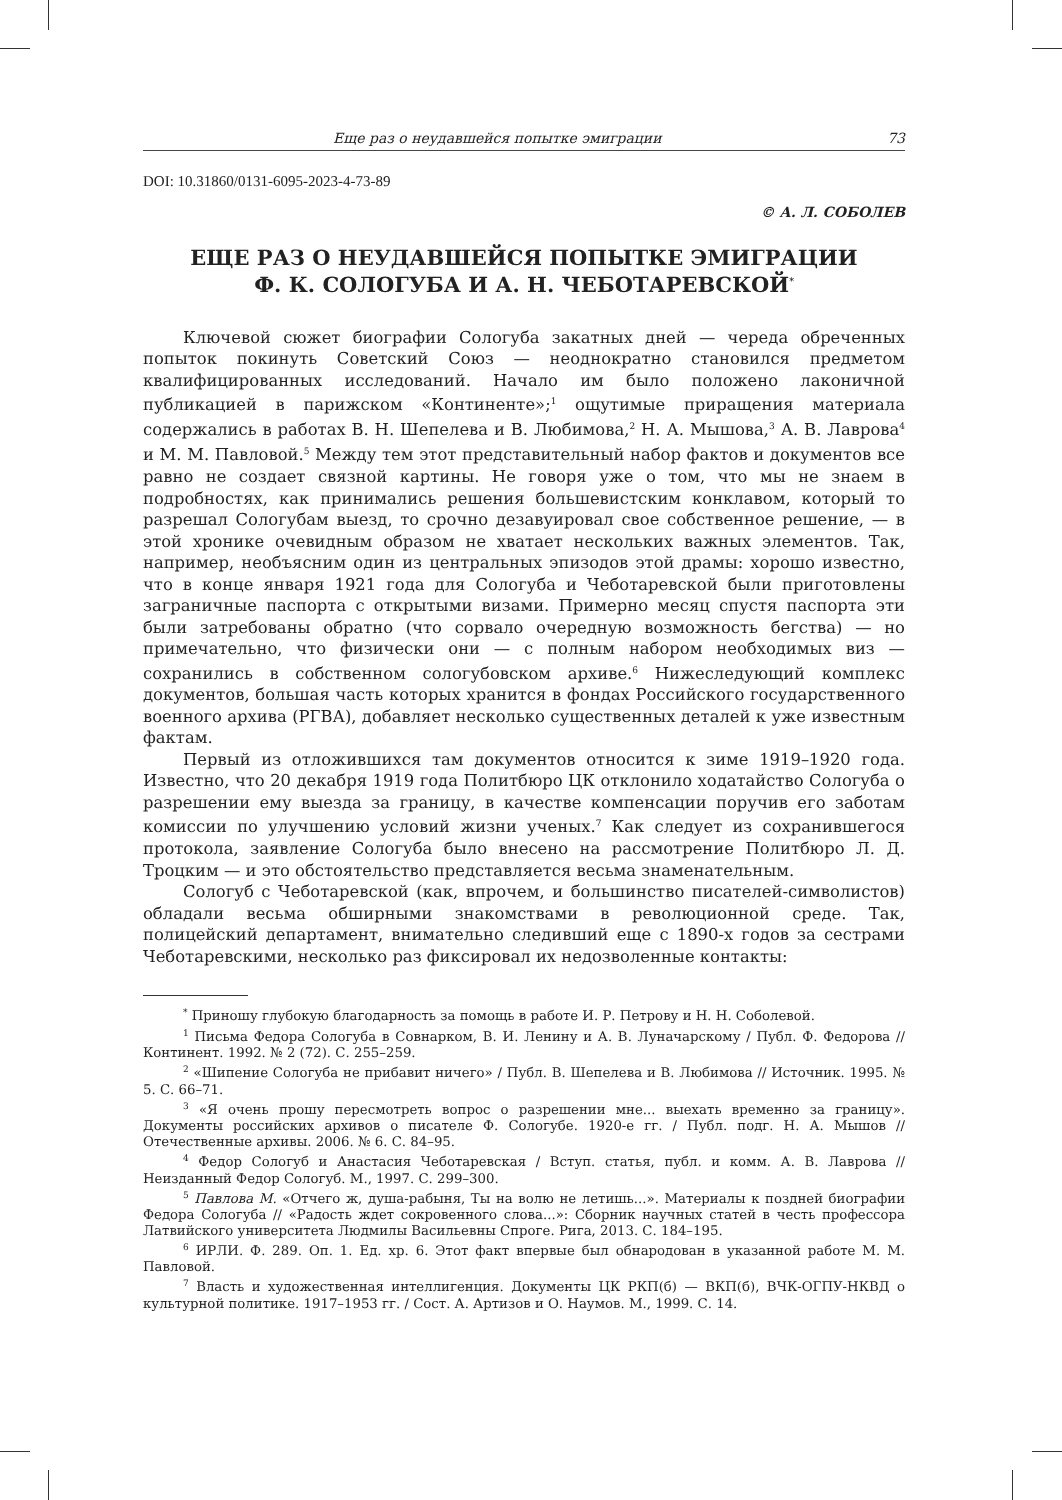Еще раз о неудавшейся попытке эмиграции 73
DOI: 10.31860/0131-6095-2023-4-73-89
© А. Л. СОБОЛЕВ
ЕЩЕ РАЗ О НЕУДАВШЕЙСЯ ПОПЫТКЕ ЭМИГРАЦИИ
Ф. К. СОЛОГУБА И А. Н. ЧЕБОТАРЕВСКОЙ<sup>*</sup>
Ключевой сюжет биографии Сологуба закатных дней — череда обреченных попыток покинуть Советский Союз — неоднократно становился предметом квалифицированных исследований. Начало им было положено лаконичной публикацией в парижском «Континенте»;<sup>1</sup> ощутимые приращения материала содержались в работах В. Н. Шепелева и В. Любимова,<sup>2</sup> Н. А. Мышова,<sup>3</sup> А. В. Лаврова<sup>4</sup> и М. М. Павловой.<sup>5</sup> Между тем этот представительный набор фактов и документов все равно не создает связной картины. Не говоря уже о том, что мы не знаем в подробностях, как принимались решения большевистским конклавом, который то разрешал Сологубам выезд, то срочно дезавуировал свое собственное решение, — в этой хронике очевидным образом не хватает нескольких важных элементов. Так, например, необъясним один из центральных эпизодов этой драмы: хорошо известно, что в конце января 1921 года для Сологуба и Чеботаревской были приготовлены заграничные паспорта с открытыми визами. Примерно месяц спустя паспорта эти были затребованы обратно (что сорвало очередную возможность бегства) — но примечательно, что физически они — с полным набором необходимых виз — сохранились в собственном сологубовском архиве.<sup>6</sup> Нижеследующий комплекс документов, большая часть которых хранится в фондах Российского государственного военного архива (РГВА), добавляет несколько существенных деталей к уже известным фактам.
Первый из отложившихся там документов относится к зиме 1919–1920 года. Известно, что 20 декабря 1919 года Политбюро ЦК отклонило ходатайство Сологуба о разрешении ему выезда за границу, в качестве компенсации поручив его заботам комиссии по улучшению условий жизни ученых.<sup>7</sup> Как следует из сохранившегося протокола, заявление Сологуба было внесено на рассмотрение Политбюро Л. Д. Троцким — и это обстоятельство представляется весьма знаменательным.
Сологуб с Чеботаревской (как, впрочем, и большинство писателей-символистов) обладали весьма обширными знакомствами в революционной среде. Так, полицейский департамент, внимательно следивший еще с 1890-х годов за сестрами Чеботаревскими, несколько раз фиксировал их недозволенные контакты:
<sup>*</sup> Приношу глубокую благодарность за помощь в работе И. Р. Петрову и Н. Н. Соболевой.
<sup>1</sup> Письма Федора Сологуба в Совнарком, В. И. Ленину и А. В. Луначарскому / Публ. Ф. Федорова // Континент. 1992. № 2 (72). С. 255–259.
<sup>2</sup> «Шипение Сологуба не прибавит ничего» / Публ. В. Шепелева и В. Любимова // Источник. 1995. № 5. С. 66–71.
<sup>3</sup> «Я очень прошу пересмотреть вопрос о разрешении мне... выехать временно за границу». Документы российских архивов о писателе Ф. Сологубе. 1920-е гг. / Публ. подг. Н. А. Мышов // Отечественные архивы. 2006. № 6. С. 84–95.
<sup>4</sup> Федор Сологуб и Анастасия Чеботаревская / Вступ. статья, публ. и комм. А. В. Лаврова // Неизданный Федор Сологуб. М., 1997. С. 299–300.
<sup>5</sup> Павлова М. «Отчего ж, душа-рабыня, Ты на волю не летишь...». Материалы к поздней биографии Федора Сологуба // «Радость ждет сокровенного слова...»: Сборник научных статей в честь профессора Латвийского университета Людмилы Васильевны Спроге. Рига, 2013. С. 184–195.
<sup>6</sup> ИРЛИ. Ф. 289. Оп. 1. Ед. хр. 6. Этот факт впервые был обнародован в указанной работе М. М. Павловой.
<sup>7</sup> Власть и художественная интеллигенция. Документы ЦК РКП(б) — ВКП(б), ВЧК-ОГПУ-НКВД о культурной политике. 1917–1953 гг. / Сост. А. Артизов и О. Наумов. М., 1999. С. 14.